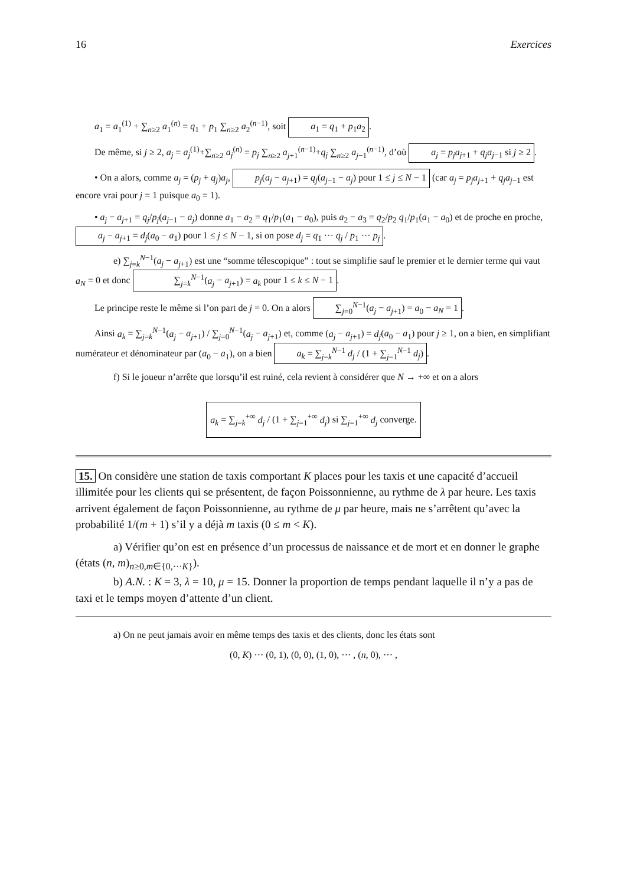16 Exercices
a<sub>1</sub> = a<sub>1</sub><sup>(1)</sup> + ∑<sub>n≥2</sub> a<sub>1</sub><sup>(n)</sup> = q<sub>1</sub> + p<sub>1</sub> ∑<sub>n≥2</sub> a<sub>2</sub><sup>(n−1)</sup>, soit a<sub>1</sub> = q<sub>1</sub> + p<sub>1</sub>a<sub>2</sub>.
De même, si j ≥ 2, a<sub>j</sub> = a<sub>j</sub><sup>(1)</sup>+∑<sub>n≥2</sub> a<sub>j</sub><sup>(n)</sup> = p<sub>j</sub> ∑<sub>n≥2</sub> a<sub>j+1</sub><sup>(n−1)</sup>+q<sub>j</sub> ∑<sub>n≥2</sub> a<sub>j−1</sub><sup>(n−1)</sup>, d’où a<sub>j</sub> = p<sub>j</sub>a<sub>j+1</sub> + q<sub>j</sub>a<sub>j−1</sub> si j ≥ 2.
• On a alors, comme a<sub>j</sub> = (p<sub>j</sub> + q<sub>j</sub>)a<sub>j</sub>, p<sub>j</sub>(a<sub>j</sub> − a<sub>j+1</sub>) = q<sub>j</sub>(a<sub>j−1</sub> − a<sub>j</sub>) pour 1 ≤ j ≤ N − 1 (car a<sub>j</sub> = p<sub>j</sub>a<sub>j+1</sub> + q<sub>j</sub>a<sub>j−1</sub> est encore vrai pour j = 1 puisque a<sub>0</sub> = 1).
• a<sub>j</sub> − a<sub>j+1</sub> = q<sub>j</sub>/p<sub>j</sub>(a<sub>j−1</sub> − a<sub>j</sub>) donne a<sub>1</sub> − a<sub>2</sub> = q<sub>1</sub>/p<sub>1</sub>(a<sub>1</sub> − a<sub>0</sub>), puis a<sub>2</sub> − a<sub>3</sub> = q<sub>2</sub>/p<sub>2</sub> q<sub>1</sub>/p<sub>1</sub>(a<sub>1</sub> − a<sub>0</sub>) et de proche en proche, a<sub>j</sub> − a<sub>j+1</sub> = d<sub>j</sub>(a<sub>0</sub> − a<sub>1</sub>) pour 1 ≤ j ≤ N − 1, si on pose d<sub>j</sub> = q<sub>1</sub> ··· q<sub>j</sub> / p<sub>1</sub> ··· p<sub>j</sub>.
e) ∑<sub>j=k</sub><sup>N−1</sup>(a<sub>j</sub> − a<sub>j+1</sub>) est une “somme télescopique” : tout se simplifie sauf le premier et le dernier terme qui vaut a<sub>N</sub> = 0 et donc ∑<sub>j=k</sub><sup>N−1</sup>(a<sub>j</sub> − a<sub>j+1</sub>) = a<sub>k</sub> pour 1 ≤ k ≤ N − 1.
Le principe reste le même si l’on part de j = 0. On a alors ∑<sub>j=0</sub><sup>N−1</sup>(a<sub>j</sub> − a<sub>j+1</sub>) = a<sub>0</sub> − a<sub>N</sub> = 1.
Ainsi a<sub>k</sub> = ∑<sub>j=k</sub><sup>N−1</sup>(a<sub>j</sub> − a<sub>j+1</sub>) / ∑<sub>j=0</sub><sup>N−1</sup>(a<sub>j</sub> − a<sub>j+1</sub>) et, comme (a<sub>j</sub> − a<sub>j+1</sub>) = d<sub>j</sub>(a<sub>0</sub> − a<sub>1</sub>) pour j ≥ 1, on a bien, en simplifiant numérateur et dénominateur par (a<sub>0</sub> − a<sub>1</sub>), on a bien a<sub>k</sub> = ∑<sub>j=k</sub><sup>N−1</sup> d<sub>j</sub> / (1 + ∑<sub>j=1</sub><sup>N−1</sup> d<sub>j</sub>).
f) Si le joueur n’arrête que lorsqu’il est ruiné, cela revient à considérer que N → +∞ et on a alors
a<sub>k</sub> = ∑<sub>j=k</sub><sup>+∞</sup> d<sub>j</sub> / (1 + ∑<sub>j=1</sub><sup>+∞</sup> d<sub>j</sub>) si ∑<sub>j=1</sub><sup>+∞</sup> d<sub>j</sub> converge.
15. On considère une station de taxis comportant K places pour les taxis et une capacité d’accueil illimitée pour les clients qui se présentent, de façon Poissonnienne, au rythme de λ par heure. Les taxis arrivent également de façon Poissonnienne, au rythme de μ par heure, mais ne s’arrêtent qu’avec la probabilité 1/(m + 1) s’il y a déjà m taxis (0 ≤ m < K).
a) Vérifier qu’on est en présence d’un processus de naissance et de mort et en donner le graphe (états (n, m)<sub>n≥0,m∈{0,···K}</sub>).
b) A.N. : K = 3, λ = 10, μ = 15. Donner la proportion de temps pendant laquelle il n’y a pas de taxi et le temps moyen d’attente d’un client.
a) On ne peut jamais avoir en même temps des taxis et des clients, donc les états sont
(0, K) ··· (0, 1), (0, 0), (1, 0), ··· , (n, 0), ··· ,